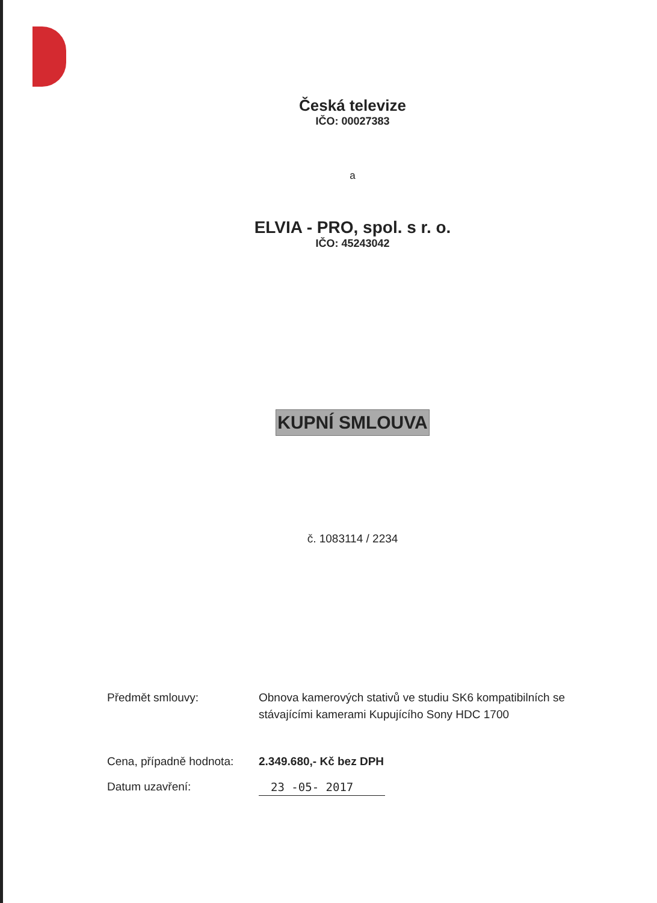Česká televize
IČO: 00027383
a
ELVIA - PRO, spol. s r. o.
IČO: 45243042
KUPNÍ SMLOUVA
č. 1083114 / 2234
Předmět smlouvy: Obnova kamerových stativů ve studiu SK6 kompatibilních se stávajícími kamerami Kupujícího Sony HDC 1700
Cena, případně hodnota:
2.349.680,- Kč bez DPH
Datum uzavření: 23 -05- 2017